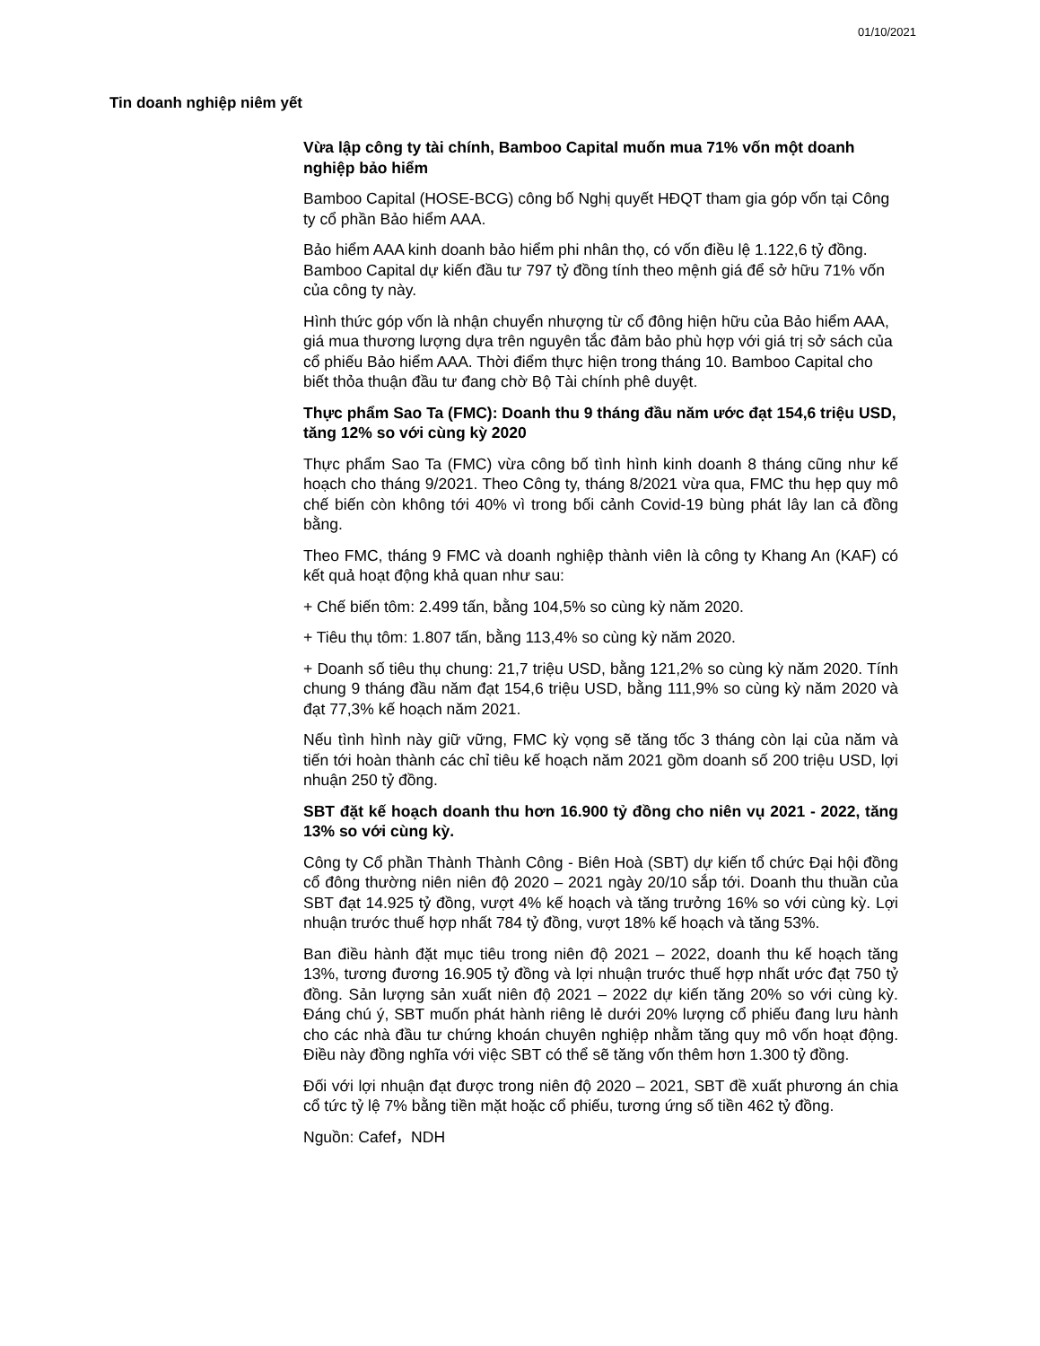01/10/2021
Tin doanh nghiệp niêm yết
Vừa lập công ty tài chính, Bamboo Capital muốn mua 71% vốn một doanh nghiệp bảo hiểm
Bamboo Capital (HOSE-BCG) công bố Nghị quyết HĐQT tham gia góp vốn tại Công ty cổ phần Bảo hiểm AAA.
Bảo hiểm AAA kinh doanh bảo hiểm phi nhân thọ, có vốn điều lệ 1.122,6 tỷ đồng. Bamboo Capital dự kiến đầu tư 797 tỷ đồng tính theo mệnh giá để sở hữu 71% vốn của công ty này.
Hình thức góp vốn là nhận chuyển nhượng từ cổ đông hiện hữu của Bảo hiểm AAA, giá mua thương lượng dựa trên nguyên tắc đảm bảo phù hợp với giá trị sở sách của cổ phiếu Bảo hiểm AAA. Thời điểm thực hiện trong tháng 10. Bamboo Capital cho biết thỏa thuận đầu tư đang chờ Bộ Tài chính phê duyệt.
Thực phẩm Sao Ta (FMC): Doanh thu 9 tháng đầu năm ước đạt 154,6 triệu USD, tăng 12% so với cùng kỳ 2020
Thực phẩm Sao Ta (FMC) vừa công bố tình hình kinh doanh 8 tháng cũng như kế hoạch cho tháng 9/2021. Theo Công ty, tháng 8/2021 vừa qua, FMC thu hẹp quy mô chế biến còn không tới 40% vì trong bối cảnh Covid-19 bùng phát lây lan cả đồng bằng.
Theo FMC, tháng 9 FMC và doanh nghiệp thành viên là công ty Khang An (KAF) có kết quả hoạt động khả quan như sau:
+ Chế biến tôm: 2.499 tấn, bằng 104,5% so cùng kỳ năm 2020.
+ Tiêu thụ tôm: 1.807 tấn, bằng 113,4% so cùng kỳ năm 2020.
+ Doanh số tiêu thụ chung: 21,7 triệu USD, bằng 121,2% so cùng kỳ năm 2020. Tính chung 9 tháng đầu năm đạt 154,6 triệu USD, bằng 111,9% so cùng kỳ năm 2020 và đạt 77,3% kế hoạch năm 2021.
Nếu tình hình này giữ vững, FMC kỳ vọng sẽ tăng tốc 3 tháng còn lại của năm và tiến tới hoàn thành các chỉ tiêu kế hoạch năm 2021 gồm doanh số 200 triệu USD, lợi nhuận 250 tỷ đồng.
SBT đặt kế hoạch doanh thu hơn 16.900 tỷ đồng cho niên vụ 2021 - 2022, tăng 13% so với cùng kỳ.
Công ty Cổ phần Thành Thành Công - Biên Hoà (SBT) dự kiến tổ chức Đại hội đồng cổ đông thường niên niên độ 2020 – 2021 ngày 20/10 sắp tới. Doanh thu thuần của SBT đạt 14.925 tỷ đồng, vượt 4% kế hoạch và tăng trưởng 16% so với cùng kỳ. Lợi nhuận trước thuế hợp nhất 784 tỷ đồng, vượt 18% kế hoạch và tăng 53%.
Ban điều hành đặt mục tiêu trong niên độ 2021 – 2022, doanh thu kế hoạch tăng 13%, tương đương 16.905 tỷ đồng và lợi nhuận trước thuế hợp nhất ước đạt 750 tỷ đồng. Sản lượng sản xuất niên độ 2021 – 2022 dự kiến tăng 20% so với cùng kỳ. Đáng chú ý, SBT muốn phát hành riêng lẻ dưới 20% lượng cổ phiếu đang lưu hành cho các nhà đầu tư chứng khoán chuyên nghiệp nhằm tăng quy mô vốn hoạt động. Điều này đồng nghĩa với việc SBT có thể sẽ tăng vốn thêm hơn 1.300 tỷ đồng.
Đối với lợi nhuận đạt được trong niên độ 2020 – 2021, SBT đề xuất phương án chia cổ tức tỷ lệ 7% bằng tiền mặt hoặc cổ phiếu, tương ứng số tiền 462 tỷ đồng.
Nguồn: Cafef，NDH